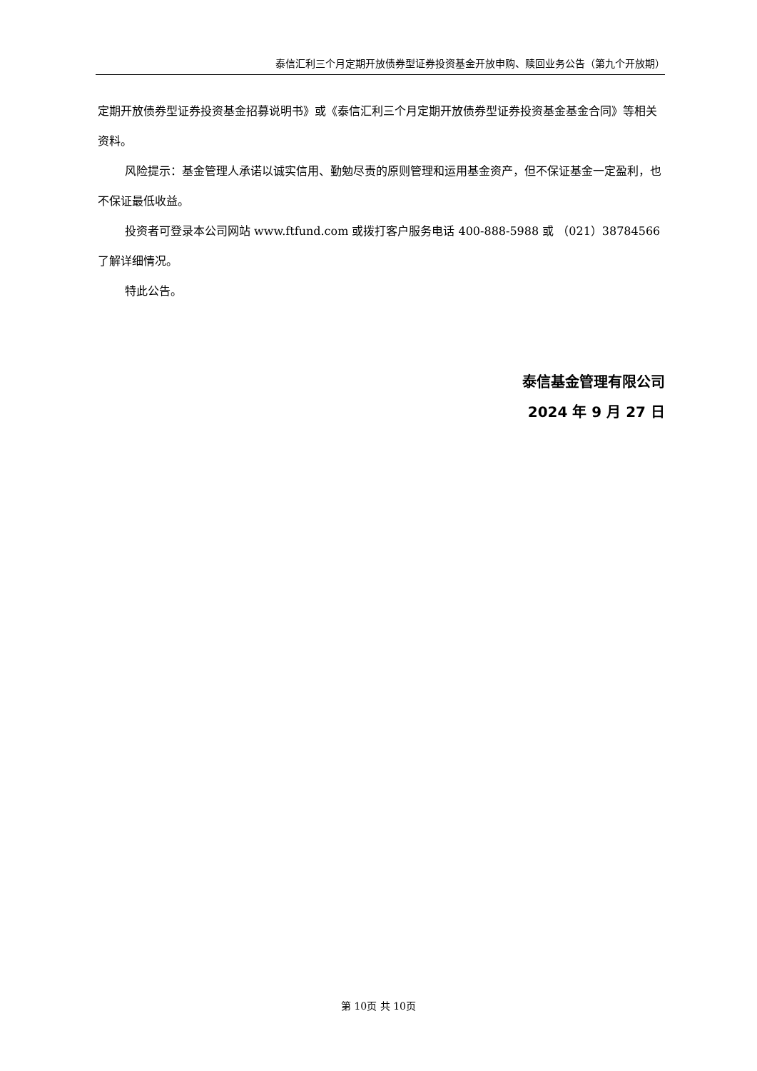泰信汇利三个月定期开放债券型证券投资基金开放申购、赎回业务公告（第九个开放期）
定期开放债券型证券投资基金招募说明书》或《泰信汇利三个月定期开放债券型证券投资基金基金合同》等相关资料。
风险提示：基金管理人承诺以诚实信用、勤勉尽责的原则管理和运用基金资产，但不保证基金一定盈利，也不保证最低收益。
投资者可登录本公司网站 www.ftfund.com 或拨打客户服务电话 400-888-5988 或 （021）38784566 了解详细情况。
特此公告。
泰信基金管理有限公司
2024 年 9 月 27 日
第 10页 共 10页